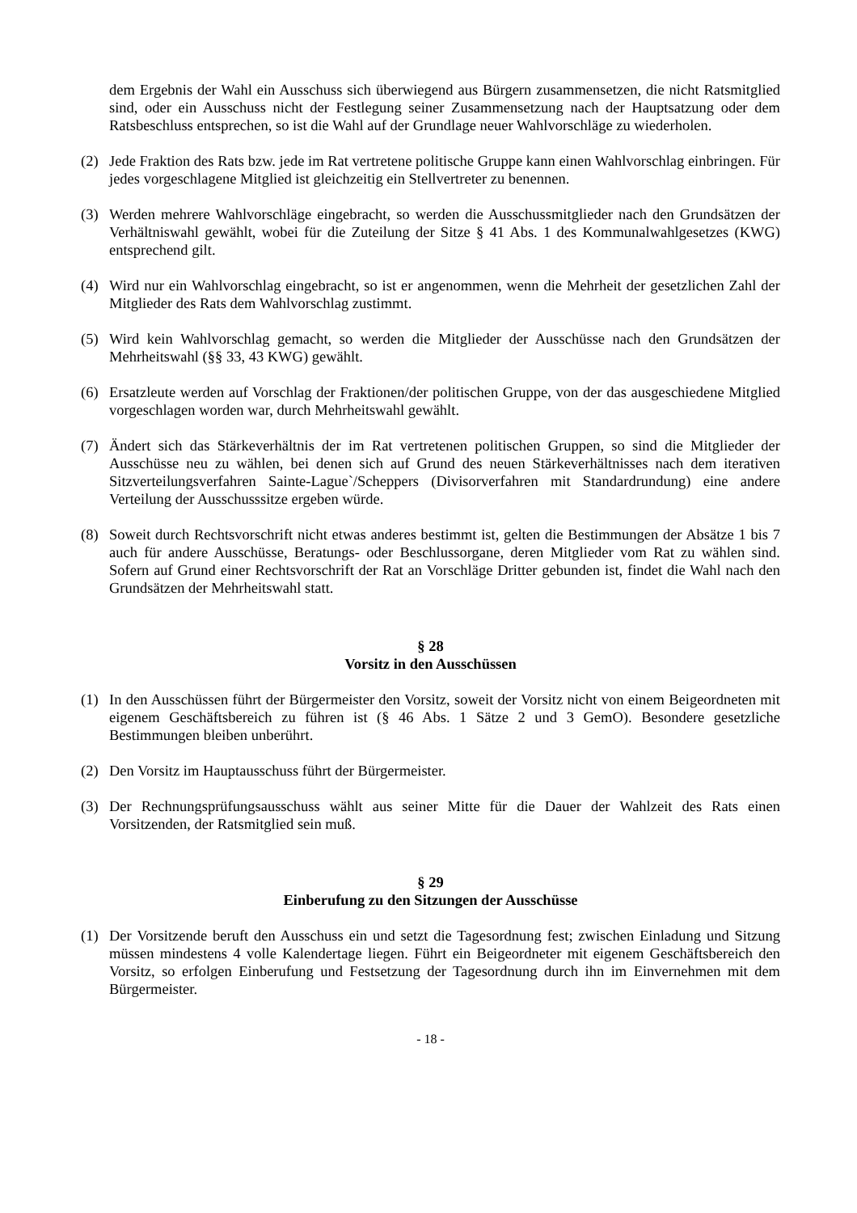dem Ergebnis der Wahl ein Ausschuss sich überwiegend aus Bürgern zusammensetzen, die nicht Ratsmitglied sind, oder ein Ausschuss nicht der Festlegung seiner Zusammensetzung nach der Hauptsatzung oder dem Ratsbeschluss entsprechen, so ist die Wahl auf der Grundlage neuer Wahlvorschläge zu wiederholen.
(2) Jede Fraktion des Rats bzw. jede im Rat vertretene politische Gruppe kann einen Wahlvorschlag einbringen. Für jedes vorgeschlagene Mitglied ist gleichzeitig ein Stellvertreter zu benennen.
(3) Werden mehrere Wahlvorschläge eingebracht, so werden die Ausschussmitglieder nach den Grundsätzen der Verhältniswahl gewählt, wobei für die Zuteilung der Sitze § 41 Abs. 1 des Kommunalwahlgesetzes (KWG) entsprechend gilt.
(4) Wird nur ein Wahlvorschlag eingebracht, so ist er angenommen, wenn die Mehrheit der gesetzlichen Zahl der Mitglieder des Rats dem Wahlvorschlag zustimmt.
(5) Wird kein Wahlvorschlag gemacht, so werden die Mitglieder der Ausschüsse nach den Grundsätzen der Mehrheitswahl (§§ 33, 43 KWG) gewählt.
(6) Ersatzleute werden auf Vorschlag der Fraktionen/der politischen Gruppe, von der das ausgeschiedene Mitglied vorgeschlagen worden war, durch Mehrheitswahl gewählt.
(7) Ändert sich das Stärkeverhältnis der im Rat vertretenen politischen Gruppen, so sind die Mitglieder der Ausschüsse neu zu wählen, bei denen sich auf Grund des neuen Stärkeverhältnisses nach dem iterativen Sitzverteilungsverfahren Sainte-Lague`/Scheppers (Divisorverfahren mit Standardrundung) eine andere Verteilung der Ausschusssitze ergeben würde.
(8) Soweit durch Rechtsvorschrift nicht etwas anderes bestimmt ist, gelten die Bestimmungen der Absätze 1 bis 7 auch für andere Ausschüsse, Beratungs- oder Beschlussorgane, deren Mitglieder vom Rat zu wählen sind. Sofern auf Grund einer Rechtsvorschrift der Rat an Vorschläge Dritter gebunden ist, findet die Wahl nach den Grundsätzen der Mehrheitswahl statt.
§ 28
Vorsitz in den Ausschüssen
(1) In den Ausschüssen führt der Bürgermeister den Vorsitz, soweit der Vorsitz nicht von einem Beigeordneten mit eigenem Geschäftsbereich zu führen ist (§ 46 Abs. 1 Sätze 2 und 3 GemO). Besondere gesetzliche Bestimmungen bleiben unberührt.
(2) Den Vorsitz im Hauptausschuss führt der Bürgermeister.
(3) Der Rechnungsprüfungsausschuss wählt aus seiner Mitte für die Dauer der Wahlzeit des Rats einen Vorsitzenden, der Ratsmitglied sein muß.
§ 29
Einberufung zu den Sitzungen der Ausschüsse
(1) Der Vorsitzende beruft den Ausschuss ein und setzt die Tagesordnung fest; zwischen Einladung und Sitzung müssen mindestens 4 volle Kalendertage liegen. Führt ein Beigeordneter mit eigenem Geschäftsbereich den Vorsitz, so erfolgen Einberufung und Festsetzung der Tagesordnung durch ihn im Einvernehmen mit dem Bürgermeister.
- 18 -